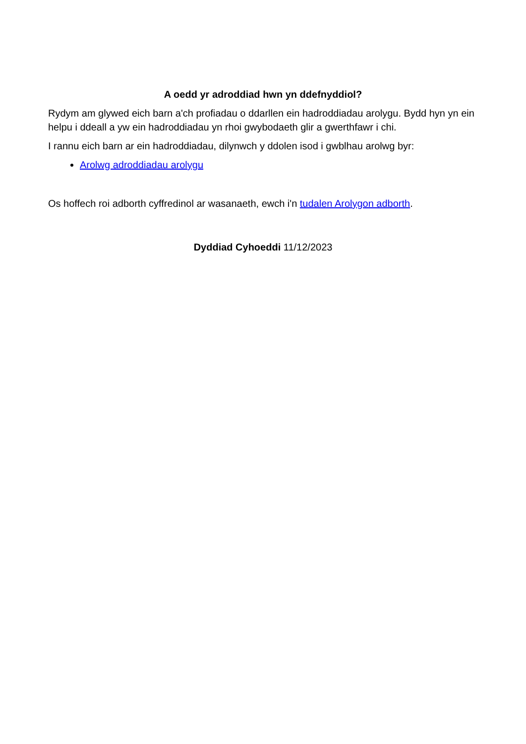A oedd yr adroddiad hwn yn ddefnyddiol?
Rydym am glywed eich barn a'ch profiadau o ddarllen ein hadroddiadau arolygu. Bydd hyn yn ein helpu i ddeall a yw ein hadroddiadau yn rhoi gwybodaeth glir a gwerthfawr i chi.
I rannu eich barn ar ein hadroddiadau, dilynwch y ddolen isod i gwblhau arolwg byr:
Arolwg adroddiadau arolygu
Os hoffech roi adborth cyffredinol ar wasanaeth, ewch i'n tudalen Arolygon adborth.
Dyddiad Cyhoeddi 11/12/2023